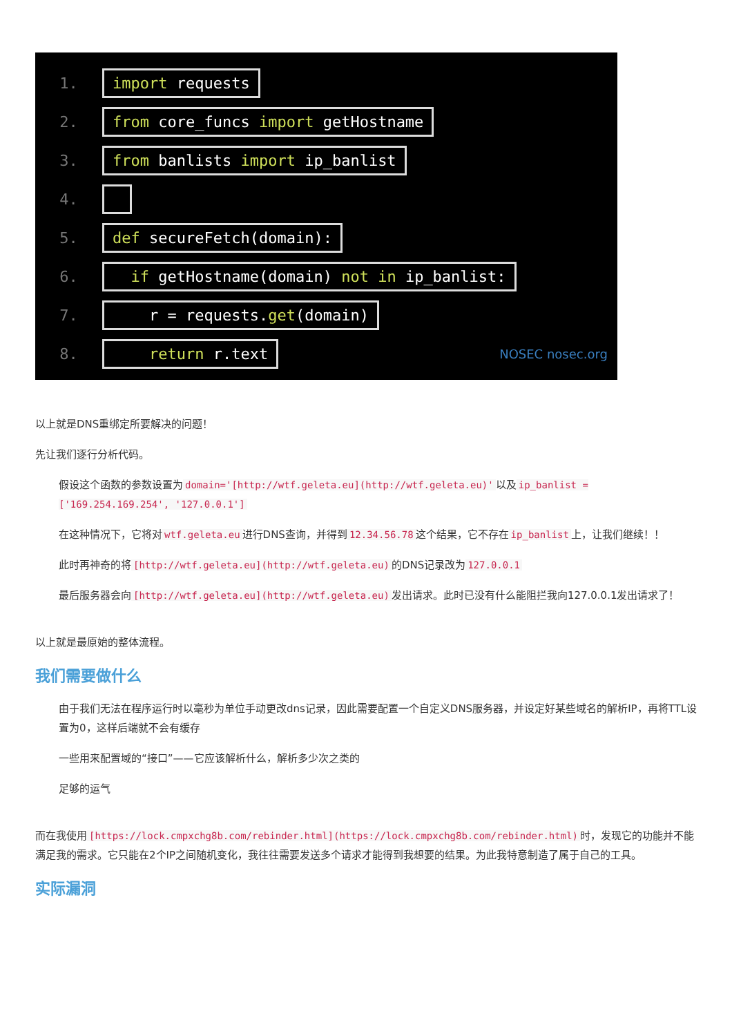1. import requests
2. from core_funcs import getHostname
3. from banlists import ip_banlist
4.
5. def secureFetch(domain):
6. if getHostname(domain) not in ip_banlist:
7. r = requests.get(domain)
8. return r.text NOSEC nosec.org
以上就是DNS重绑定所要解决的问题！
先让我们逐行分析代码。
假设这个函数的参数设置为 domain='[http://wtf.geleta.eu](http://wtf.geleta.eu)' 以及 ip_banlist = ['169.254.169.254', '127.0.0.1']
在这种情况下，它将对 wtf.geleta.eu 进行DNS查询，并得到 12.34.56.78 这个结果，它不存在 ip_banlist 上，让我们继续！！
此时再神奇的将 [http://wtf.geleta.eu](http://wtf.geleta.eu) 的DNS记录改为 127.0.0.1
最后服务器会向 [http://wtf.geleta.eu](http://wtf.geleta.eu) 发出请求。此时已没有什么能阻拦我向127.0.0.1发出请求了！
以上就是最原始的整体流程。
我们需要做什么
由于我们无法在程序运行时以毫秒为单位手动更改dns记录，因此需要配置一个自定义DNS服务器，并设定好某些域名的解析IP，再将TTL设置为0，这样后端就不会有缓存
一些用来配置域的“接口”——它应该解析什么，解析多少次之类的
足够的运气
而在我使用 [https://lock.cmpxchg8b.com/rebinder.html](https://lock.cmpxchg8b.com/rebinder.html) 时，发现它的功能并不能满足我的需求。它只能在2个IP之间随机变化，我往往需要发送多个请求才能得到我想要的结果。为此我特意制造了属于自己的工具。
实际漏洞